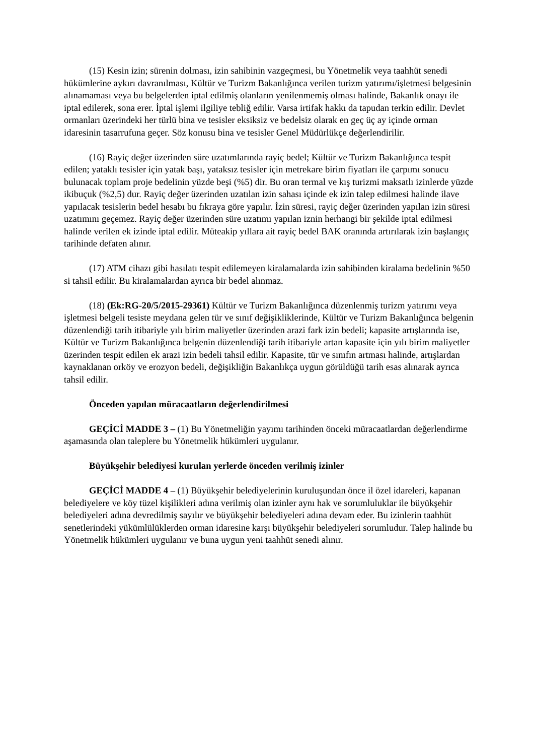(15) Kesin izin; sürenin dolması, izin sahibinin vazgeçmesi, bu Yönetmelik veya taahhüt senedi hükümlerine aykırı davranılması, Kültür ve Turizm Bakanlığınca verilen turizm yatırımı/işletmesi belgesinin alınamaması veya bu belgelerden iptal edilmiş olanların yenilenmemiş olması halinde, Bakanlık onayı ile iptal edilerek, sona erer. İptal işlemi ilgiliye tebliğ edilir. Varsa irtifak hakkı da tapudan terkin edilir. Devlet ormanları üzerindeki her türlü bina ve tesisler eksiksiz ve bedelsiz olarak en geç üç ay içinde orman idaresinin tasarrufuna geçer. Söz konusu bina ve tesisler Genel Müdürlükçe değerlendirilir.
(16) Rayiç değer üzerinden süre uzatımlarında rayiç bedel; Kültür ve Turizm Bakanlığınca tespit edilen; yataklı tesisler için yatak başı, yataksız tesisler için metrekare birim fiyatları ile çarpımı sonucu bulunacak toplam proje bedelinin yüzde beşi (%5) dir. Bu oran termal ve kış turizmi maksatlı izinlerde yüzde ikibuçuk (%2,5) dur. Rayiç değer üzerinden uzatılan izin sahası içinde ek izin talep edilmesi halinde ilave yapılacak tesislerin bedel hesabı bu fıkraya göre yapılır. İzin süresi, rayiç değer üzerinden yapılan izin süresi uzatımını geçemez. Rayiç değer üzerinden süre uzatımı yapılan iznin herhangi bir şekilde iptal edilmesi halinde verilen ek izinde iptal edilir. Müteakip yıllara ait rayiç bedel BAK oranında artırılarak izin başlangıç tarihinde defaten alınır.
(17) ATM cihazı gibi hasılatı tespit edilemeyen kiralamalarda izin sahibinden kiralama bedelinin %50 si tahsil edilir. Bu kiralamalardan ayrıca bir bedel alınmaz.
(18) (Ek:RG-20/5/2015-29361) Kültür ve Turizm Bakanlığınca düzenlenmiş turizm yatırımı veya işletmesi belgeli tesiste meydana gelen tür ve sınıf değişikliklerinde, Kültür ve Turizm Bakanlığınca belgenin düzenlendiği tarih itibariyle yılı birim maliyetler üzerinden arazi fark izin bedeli; kapasite artışlarında ise, Kültür ve Turizm Bakanlığınca belgenin düzenlendiği tarih itibariyle artan kapasite için yılı birim maliyetler üzerinden tespit edilen ek arazi izin bedeli tahsil edilir. Kapasite, tür ve sınıfın artması halinde, artışlardan kaynaklanan orköy ve erozyon bedeli, değişikliğin Bakanlıkça uygun görüldüğü tarih esas alınarak ayrıca tahsil edilir.
Önceden yapılan müracaatların değerlendirilmesi
GEÇİCİ MADDE 3 – (1) Bu Yönetmeliğin yayımı tarihinden önceki müracaatlardan değerlendirme aşamasında olan taleplere bu Yönetmelik hükümleri uygulanır.
Büyükşehir belediyesi kurulan yerlerde önceden verilmiş izinler
GEÇİCİ MADDE 4 – (1) Büyükşehir belediyelerinin kuruluşundan önce il özel idareleri, kapanan belediyelere ve köy tüzel kişilikleri adına verilmiş olan izinler aynı hak ve sorumluluklar ile büyükşehir belediyeleri adına devredilmiş sayılır ve büyükşehir belediyeleri adına devam eder. Bu izinlerin taahhüt senetlerindeki yükümlülüklerden orman idaresine karşı büyükşehir belediyeleri sorumludur. Talep halinde bu Yönetmelik hükümleri uygulanır ve buna uygun yeni taahhüt senedi alınır.